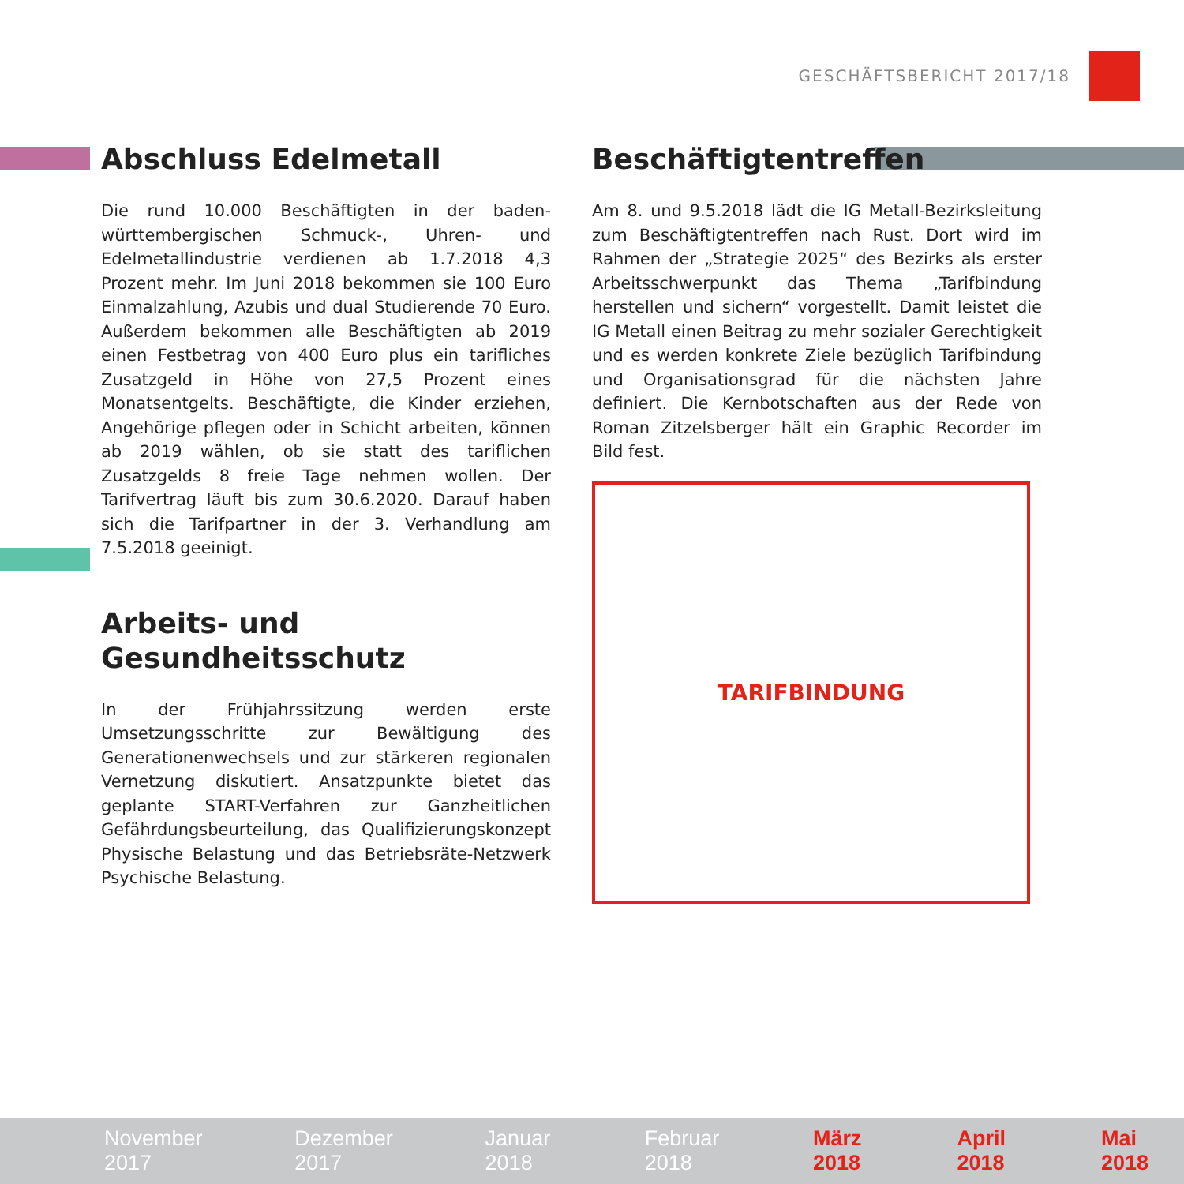GESCHÄFTSBERICHT 2017/18
Abschluss Edelmetall
Die rund 10.000 Beschäftigten in der baden-württembergischen Schmuck-, Uhren- und Edelmetallindustrie verdienen ab 1.7.2018 4,3 Prozent mehr. Im Juni 2018 bekommen sie 100 Euro Einmalzahlung, Azubis und dual Studierende 70 Euro. Außerdem bekommen alle Beschäftigten ab 2019 einen Festbetrag von 400 Euro plus ein tarifliches Zusatzgeld in Höhe von 27,5 Prozent eines Monatsentgelts. Beschäftigte, die Kinder erziehen, Angehörige pflegen oder in Schicht arbeiten, können ab 2019 wählen, ob sie statt des tariflichen Zusatzgelds 8 freie Tage nehmen wollen. Der Tarifvertrag läuft bis zum 30.6.2020. Darauf haben sich die Tarifpartner in der 3. Verhandlung am 7.5.2018 geeinigt.
Arbeits- und Gesundheitsschutz
In der Frühjahrssitzung werden erste Umsetzungsschritte zur Bewältigung des Generationenwechsels und zur stärkeren regionalen Vernetzung diskutiert. Ansatzpunkte bietet das geplante START-Verfahren zur Ganzheitlichen Gefährdungsbeurteilung, das Qualifizierungskonzept Physische Belastung und das Betriebsräte-Netzwerk Psychische Belastung.
Beschäftigtentreffen
Am 8. und 9.5.2018 lädt die IG Metall-Bezirksleitung zum Beschäftigtentreffen nach Rust. Dort wird im Rahmen der „Strategie 2025“ des Bezirks als erster Arbeitsschwerpunkt das Thema „Tarifbindung herstellen und sichern“ vorgestellt. Damit leistet die IG Metall einen Beitrag zu mehr sozialer Gerechtigkeit und es werden konkrete Ziele bezüglich Tarifbindung und Organisationsgrad für die nächsten Jahre definiert. Die Kernbotschaften aus der Rede von Roman Zitzelsberger hält ein Graphic Recorder im Bild fest.
TARIFBINDUNG
November 2017 Dezember 2017 Januar 2018 Februar 2018 März 2018 April 2018 Mai 2018